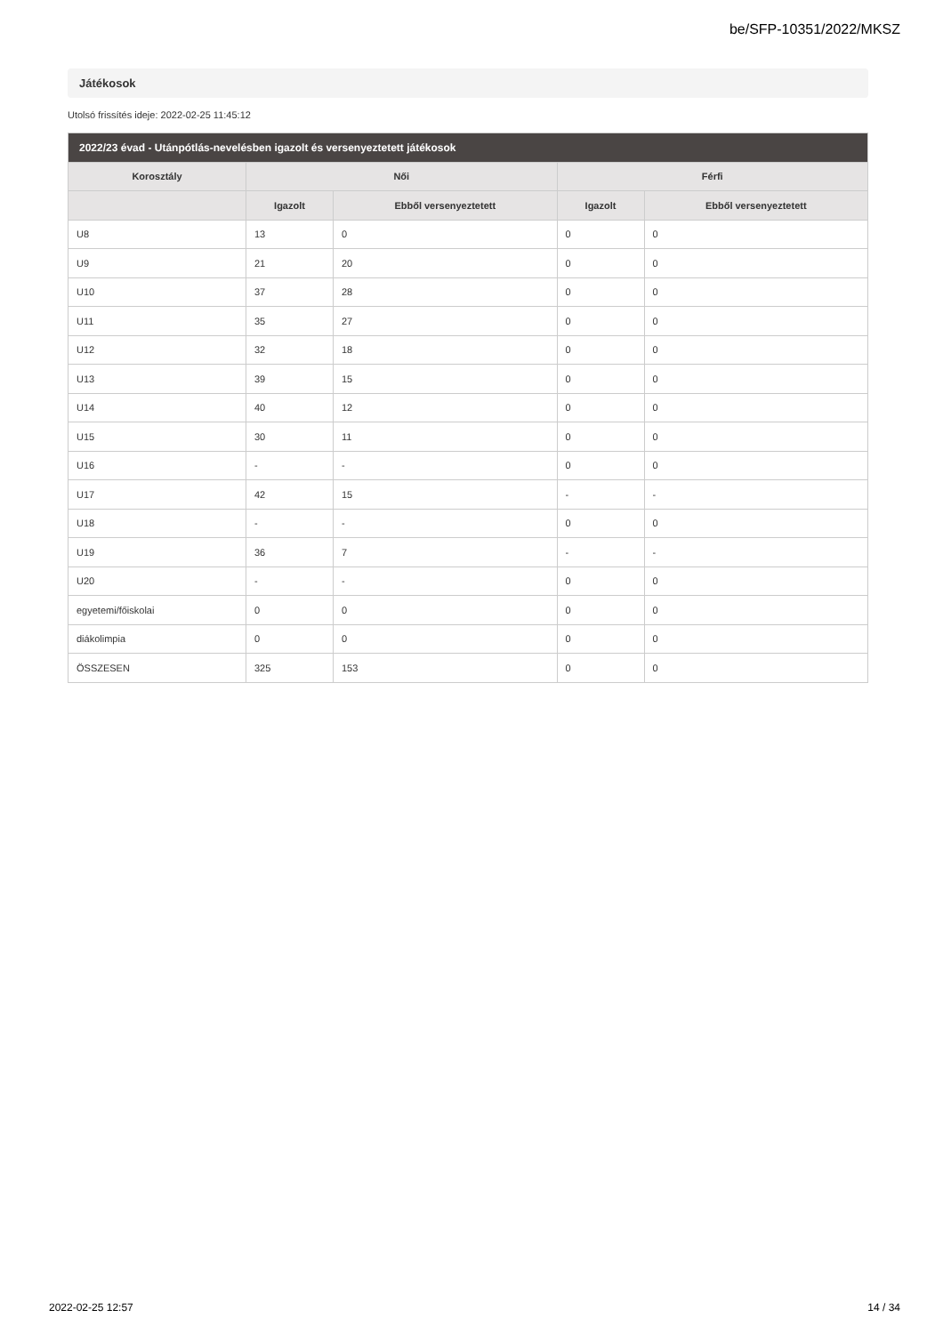be/SFP-10351/2022/MKSZ
Játékosok
Utolsó frissítés ideje: 2022-02-25 11:45:12
| 2022/23 évad - Utánpótlás-nevelésben igazolt és versenyeztetett játékosok | | | | |
| --- | --- | --- | --- | --- |
| Korosztály | Női | | Férfi | |
| | Igazolt | Ebből versenyeztetett | Igazolt | Ebből versenyeztetett |
| U8 | 13 | 0 | 0 | 0 |
| U9 | 21 | 20 | 0 | 0 |
| U10 | 37 | 28 | 0 | 0 |
| U11 | 35 | 27 | 0 | 0 |
| U12 | 32 | 18 | 0 | 0 |
| U13 | 39 | 15 | 0 | 0 |
| U14 | 40 | 12 | 0 | 0 |
| U15 | 30 | 11 | 0 | 0 |
| U16 | - | - | 0 | 0 |
| U17 | 42 | 15 | - | - |
| U18 | - | - | 0 | 0 |
| U19 | 36 | 7 | - | - |
| U20 | - | - | 0 | 0 |
| egyetemi/főiskolai | 0 | 0 | 0 | 0 |
| diákolimpia | 0 | 0 | 0 | 0 |
| ÖSSZESEN | 325 | 153 | 0 | 0 |
2022-02-25 12:57 14 / 34